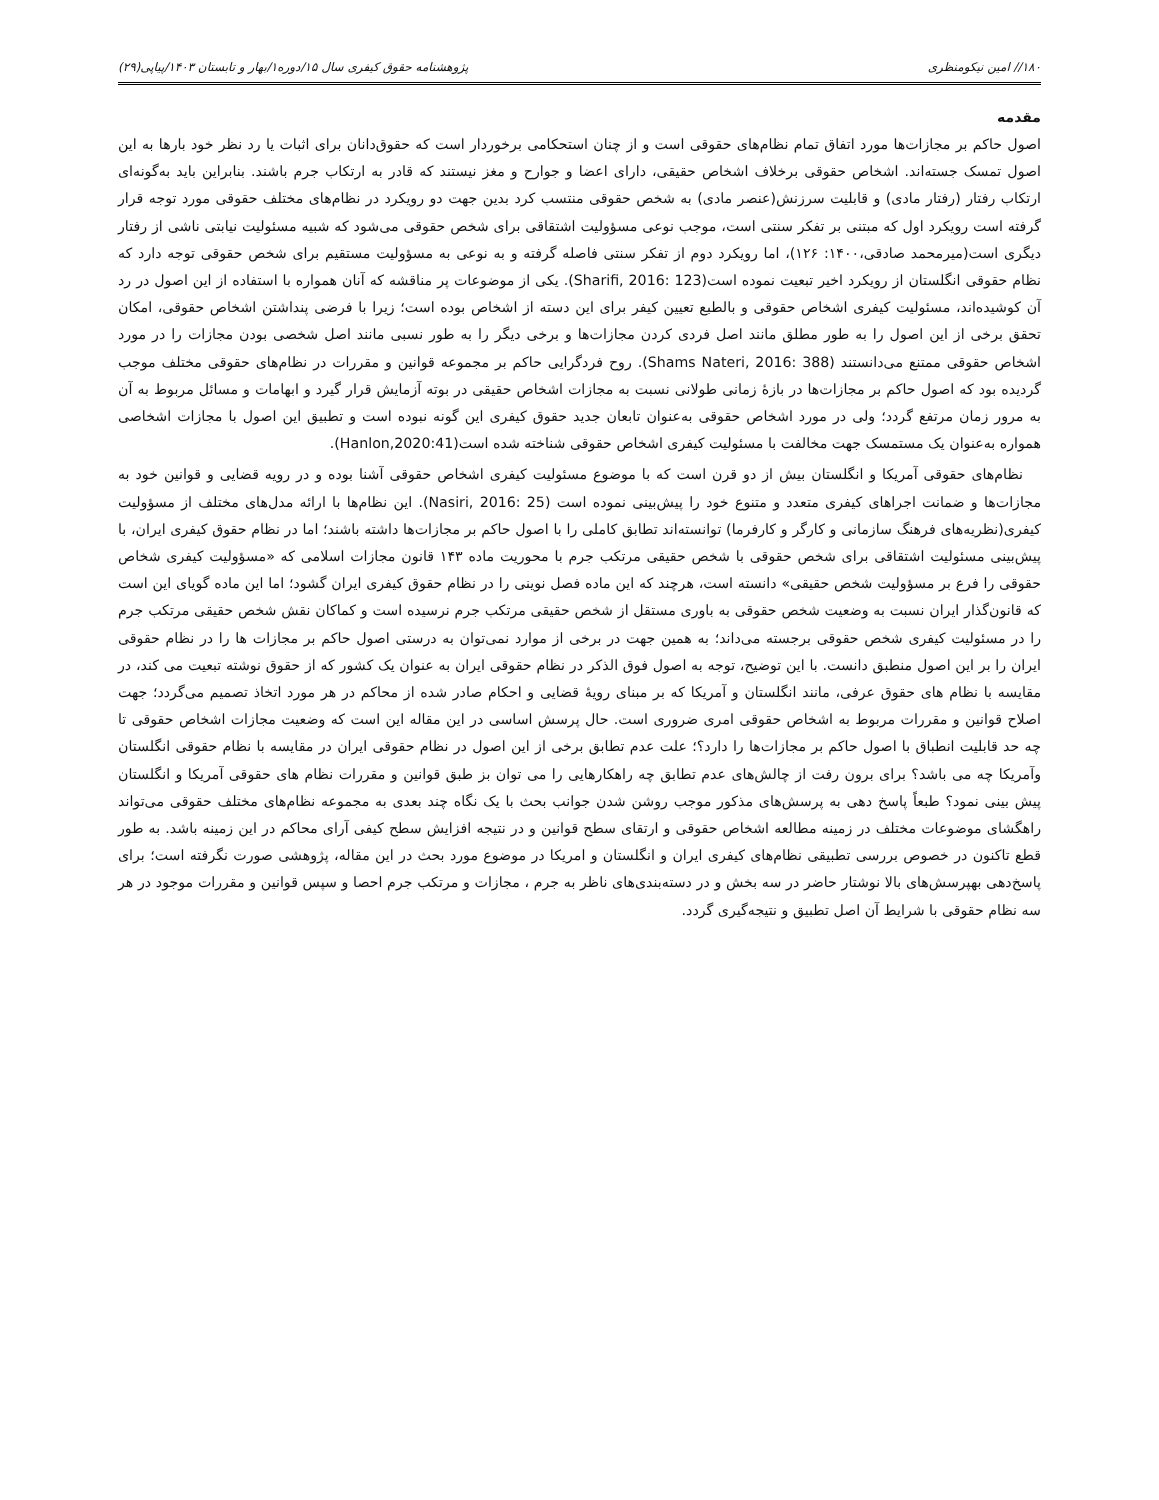۱۸۰// امین نیکومنظری پژوهشنامه حقوق کیفری سال ۱۵/دوره۱/بهار و تابستان ۱۴۰۳/پیاپی(۲۹)
مقدمه
اصول حاکم بر مجازات‌ها مورد اتفاق تمام نظام‌های حقوقی است و از چنان استحکامی برخوردار است که حقوق‌دانان برای اثبات یا رد نظر خود بارها به این اصول تمسک جسته‌اند. اشخاص حقوقی برخلاف اشخاص حقیقی، دارای اعضا و جوارح و مغز نیستند که قادر به ارتکاب جرم باشند. بنابراین باید به‌گونه‌ای ارتکاب رفتار (رفتار مادی) و قابلیت سرزنش(عنصر مادی) به شخص حقوقی منتسب کرد بدین جهت دو رویکرد در نظام‌های مختلف حقوقی مورد توجه قرار گرفته است رویکرد اول که مبتنی بر تفکر سنتی است، موجب نوعی مسؤولیت اشتقاقی برای شخص حقوقی می‌شود که شبیه مسئولیت نیابتی ناشی از رفتار دیگری است(میرمحمد صادقی،۱۴۰۰: ۱۲۶)، اما رویکرد دوم از تفکر سنتی فاصله گرفته و به نوعی به مسؤولیت مستقیم برای شخص حقوقی توجه دارد که نظام حقوقی انگلستان از رویکرد اخیر تبعیت نموده است(Sharifi, 2016: 123). یکی از موضوعات پر مناقشه که آنان همواره با استفاده از این اصول در رد آن کوشیده‌اند، مسئولیت کیفری اشخاص حقوقی و بالطبع تعیین کیفر برای این دسته از اشخاص بوده است؛ زیرا با فرضی پنداشتن اشخاص حقوقی، امکان تحقق برخی از این اصول را به طور مطلق مانند اصل فردی کردن مجازات‌ها و برخی دیگر را به طور نسبی مانند اصل شخصی بودن مجازات را در مورد اشخاص حقوقی ممتنع می‌دانستند (Shams Nateri, 2016: 388). روح فردگرایی حاکم بر مجموعه قوانین و مقررات در نظام‌های حقوقی مختلف موجب گردیده بود که اصول حاکم بر مجازات‌ها در بازهٔ زمانی طولانی نسبت به مجازات اشخاص حقیقی در بوته آزمایش قرار گیرد و ابهامات و مسائل مربوط به آن به مرور زمان مرتفع گردد؛ ولی در مورد اشخاص حقوقی به‌عنوان تابعان جدید حقوق کیفری این گونه نبوده است و تطبیق این اصول با مجازات اشخاصی همواره به‌عنوان یک مستمسک جهت مخالفت با مسئولیت کیفری اشخاص حقوقی شناخته شده است(Hanlon,2020:41).
نظام‌های حقوقی آمریکا و انگلستان بیش از دو قرن است که با موضوع مسئولیت کیفری اشخاص حقوقی آشنا بوده و در رویه قضایی و قوانین خود به مجازات‌ها و ضمانت اجراهای کیفری متعدد و متنوع خود را پیش‌بینی نموده است (Nasiri, 2016: 25). این نظام‌ها با ارائه مدل‌های مختلف از مسؤولیت کیفری(نظریه‌های فرهنگ سازمانی و کارگر و کارفرما) توانسته‌اند تطابق کاملی را با اصول حاکم بر مجازات‌ها داشته باشند؛ اما در نظام حقوق کیفری ایران، با پیش‌بینی مسئولیت اشتقاقی برای شخص حقوقی با شخص حقیقی مرتکب جرم با محوریت ماده ۱۴۳ قانون مجازات اسلامی که «مسؤولیت کیفری شخاص حقوقی را فرع بر مسؤولیت شخص حقیقی» دانسته است، هرچند که این ماده فصل نوینی را در نظام حقوق کیفری ایران گشود؛ اما این ماده گویای این است که قانون‌گذار ایران نسبت به وضعیت شخص حقوقی به باوری مستقل از شخص حقیقی مرتکب جرم نرسیده است و کماکان نقش شخص حقیقی مرتکب جرم را در مسئولیت کیفری شخص حقوقی برجسته می‌داند؛ به همین جهت در برخی از موارد نمی‌توان به درستی اصول حاکم بر مجازات ها را در نظام حقوقی ایران را بر این اصول منطبق دانست. با این توضیح، توجه به اصول فوق الذکر در نظام حقوقی ایران به عنوان یک کشور که از حقوق نوشته تبعیت می کند، در مقایسه با نظام های حقوق عرفی، مانند انگلستان و آمریکا که بر مبنای رویهٔ قضایی و احکام صادر شده از محاکم در هر مورد اتخاذ تصمیم می‌گردد؛ جهت اصلاح قوانین و مقررات مربوط به اشخاص حقوقی امری ضروری است. حال پرسش اساسی در این مقاله این است که وضعیت مجازات اشخاص حقوقی تا چه حد قابلیت انطباق با اصول حاکم بر مجازات‌ها را دارد؟؛ علت عدم تطابق برخی از این اصول در نظام حقوقی ایران در مقایسه با نظام حقوقی انگلستان وآمریکا چه می باشد؟ برای برون رفت از چالش‌های عدم تطابق چه راهکارهایی را می توان بز طبق قوانین و مقررات نظام های حقوقی آمریکا و انگلستان پیش بینی نمود؟ طبعاً پاسخ دهی به پرسش‌های مذکور موجب روشن شدن جوانب بحث با یک نگاه چند بعدی به مجموعه نظام‌های مختلف حقوقی می‌تواند راهگشای موضوعات مختلف در زمینه مطالعه اشخاص حقوقی و ارتقای سطح قوانین و در نتیجه افزایش سطح کیفی آرای محاکم در این زمینه باشد. به طور قطع تاکنون در خصوص بررسی تطبیقی نظام‌های کیفری ایران و انگلستان و امریکا در موضوع مورد بحث در این مقاله، پژوهشی صورت نگرفته است؛ برای پاسخ‌دهی بهپرسش‌های بالا نوشتار حاضر در سه بخش و در دسته‌بندی‌های ناظر به جرم ، مجازات و مرتکب جرم احصا و سپس قوانین و مقررات موجود در هر سه نظام حقوقی با شرایط آن اصل تطبیق و نتیجه‌گیری گردد.